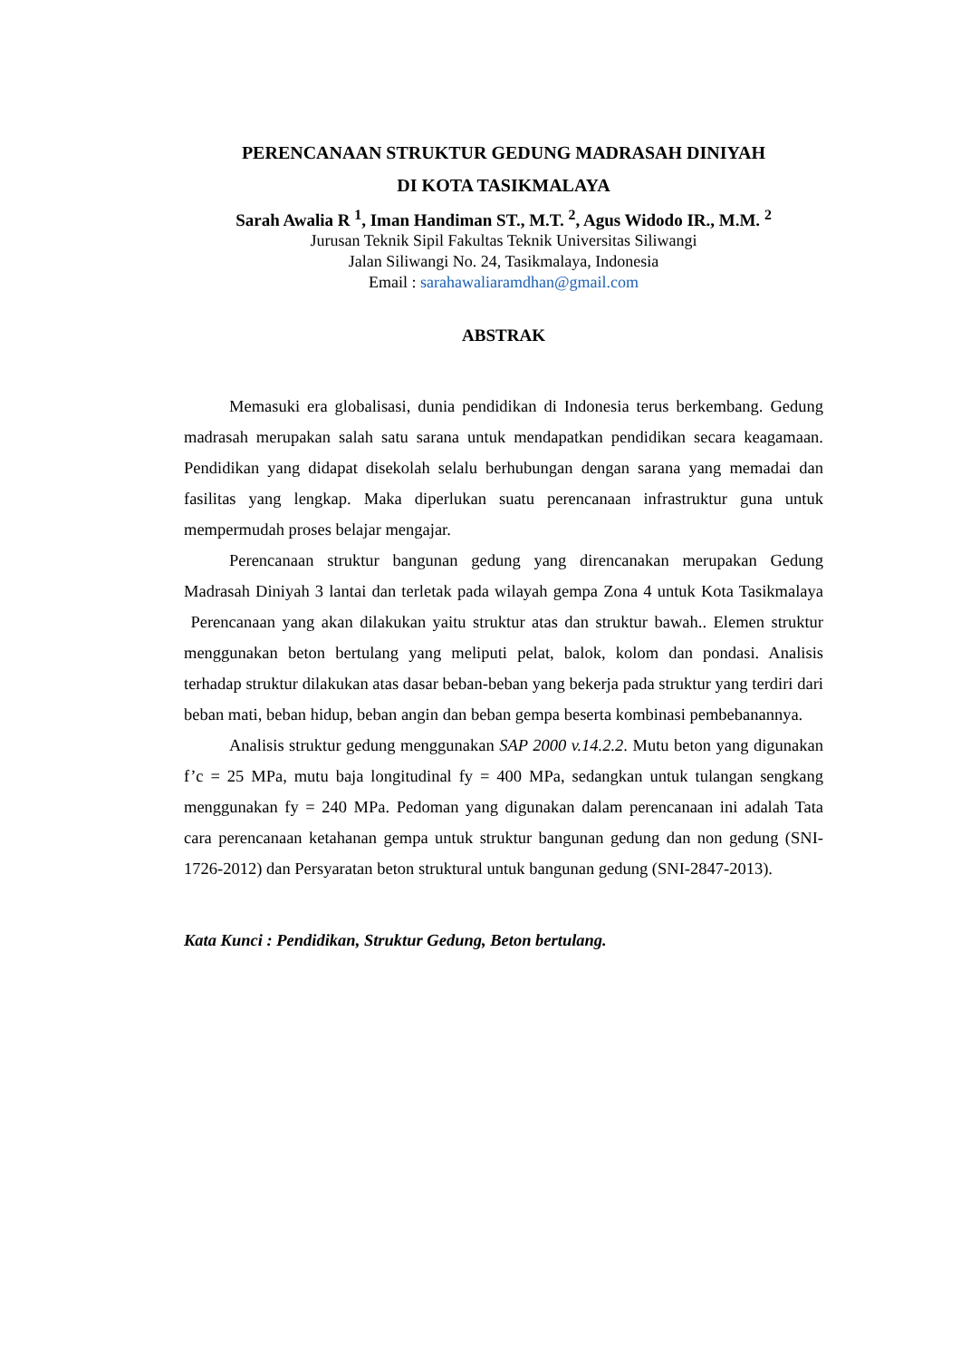PERENCANAAN STRUKTUR GEDUNG MADRASAH DINIYAH
DI KOTA TASIKMALAYA
Sarah Awalia R <sup>1</sup>, Iman Handiman ST., M.T. <sup>2</sup>, Agus Widodo IR., M.M. <sup>2</sup>
Jurusan Teknik Sipil Fakultas Teknik Universitas Siliwangi
Jalan Siliwangi No. 24, Tasikmalaya, Indonesia
Email : sarahawaliaramdhan@gmail.com
ABSTRAK
Memasuki era globalisasi, dunia pendidikan di Indonesia terus berkembang. Gedung madrasah merupakan salah satu sarana untuk mendapatkan pendidikan secara keagamaan. Pendidikan yang didapat disekolah selalu berhubungan dengan sarana yang memadai dan fasilitas yang lengkap. Maka diperlukan suatu perencanaan infrastruktur guna untuk mempermudah proses belajar mengajar.
Perencanaan struktur bangunan gedung yang direncanakan merupakan Gedung Madrasah Diniyah 3 lantai dan terletak pada wilayah gempa Zona 4 untuk Kota Tasikmalaya Perencanaan yang akan dilakukan yaitu struktur atas dan struktur bawah.. Elemen struktur menggunakan beton bertulang yang meliputi pelat, balok, kolom dan pondasi. Analisis terhadap struktur dilakukan atas dasar beban-beban yang bekerja pada struktur yang terdiri dari beban mati, beban hidup, beban angin dan beban gempa beserta kombinasi pembebanannya.
Analisis struktur gedung menggunakan SAP 2000 v.14.2.2. Mutu beton yang digunakan f’c = 25 MPa, mutu baja longitudinal fy = 400 MPa, sedangkan untuk tulangan sengkang menggunakan fy = 240 MPa. Pedoman yang digunakan dalam perencanaan ini adalah Tata cara perencanaan ketahanan gempa untuk struktur bangunan gedung dan non gedung (SNI-1726-2012) dan Persyaratan beton struktural untuk bangunan gedung (SNI-2847-2013).
Kata Kunci : Pendidikan, Struktur Gedung, Beton bertulang.